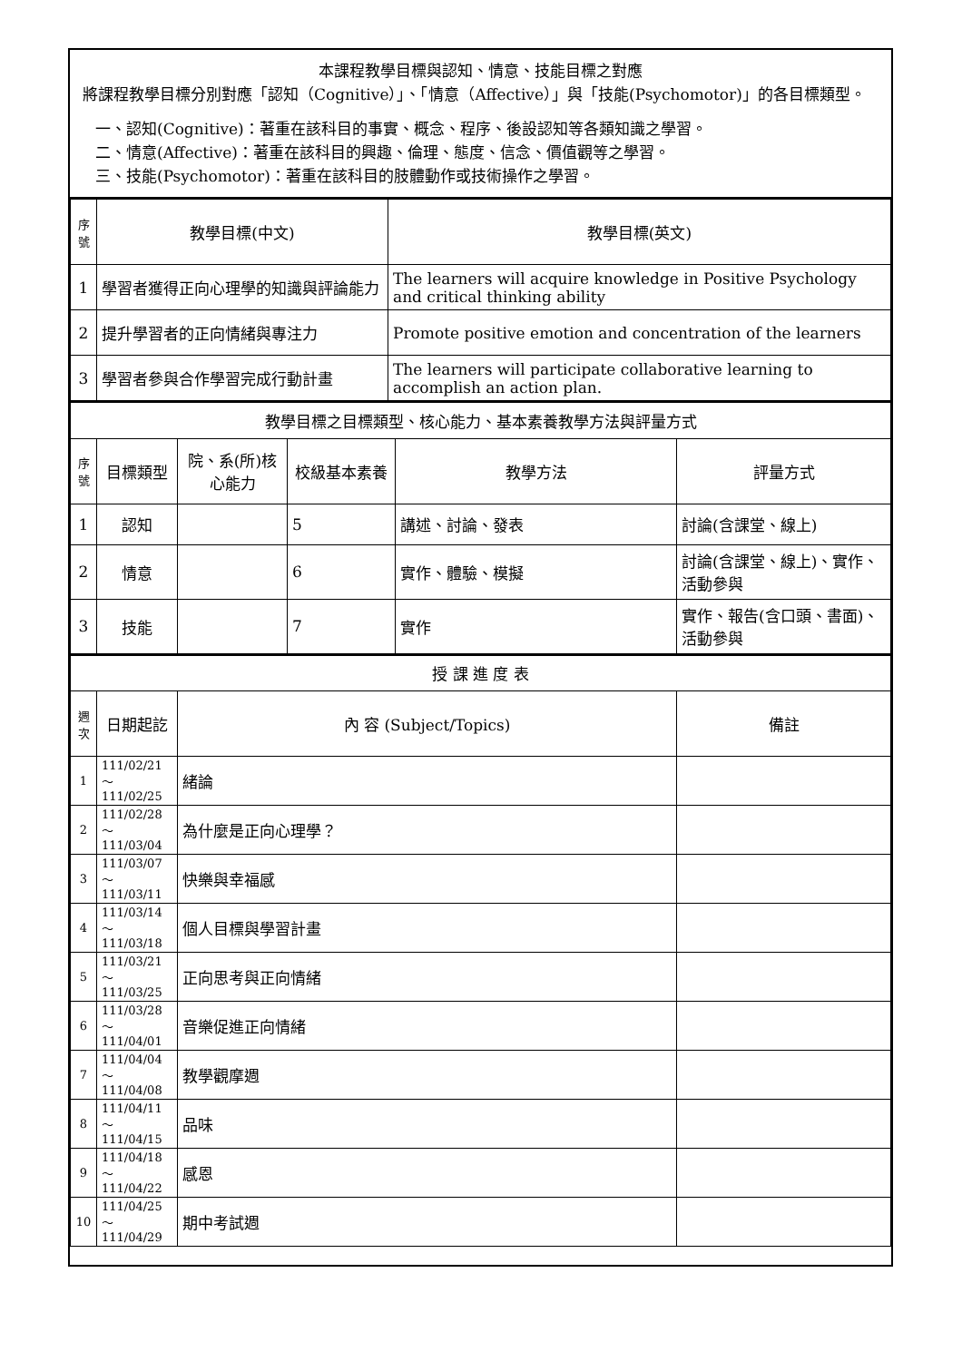本課程教學目標與認知、情意、技能目標之對應
將課程教學目標分別對應「認知（Cognitive）」、「情意（Affective）」與「技能(Psychomotor)」的各目標類型。
一、認知(Cognitive)：著重在該科目的事實、概念、程序、後設認知等各類知識之學習。
二、情意(Affective)：著重在該科目的興趣、倫理、態度、信念、價值觀等之學習。
三、技能(Psychomotor)：著重在該科目的肢體動作或技術操作之學習。
| 序號 | 教學目標(中文) | 教學目標(英文) |
| --- | --- | --- |
| 1 | 學習者獲得正向心理學的知識與評論能力 | The learners will acquire knowledge in Positive Psychology and critical thinking ability |
| 2 | 提升學習者的正向情緒與專注力 | Promote positive emotion and concentration of the learners |
| 3 | 學習者參與合作學習完成行動計畫 | The learners will participate collaborative learning to accomplish an action plan. |
| 教學目標之目標類型、核心能力、基本素養教學方法與評量方式 | | | | | |
| --- | --- | --- | --- | --- | --- |
| 序號 | 目標類型 | 院、系(所)核心能力 | 校級基本素養 | 教學方法 | 評量方式 |
| 1 | 認知 | | 5 | 講述、討論、發表 | 討論(含課堂、線上) |
| 2 | 情意 | | 6 | 實作、體驗、模擬 | 討論(含課堂、線上)、實作、活動參與 |
| 3 | 技能 | | 7 | 實作 | 實作、報告(含口頭、書面)、活動參與 |
| 授 課 進 度 表 | | | |
| --- | --- | --- | --- |
| 週次 | 日期起訖 | 內 容 (Subject/Topics) | 備註 |
| 1 | 111/02/21～111/02/25 | 緒論 | |
| 2 | 111/02/28～111/03/04 | 為什麼是正向心理學？ | |
| 3 | 111/03/07～111/03/11 | 快樂與幸福感 | |
| 4 | 111/03/14～111/03/18 | 個人目標與學習計畫 | |
| 5 | 111/03/21～111/03/25 | 正向思考與正向情緒 | |
| 6 | 111/03/28～111/04/01 | 音樂促進正向情緒 | |
| 7 | 111/04/04～111/04/08 | 教學觀摩週 | |
| 8 | 111/04/11～111/04/15 | 品味 | |
| 9 | 111/04/18～111/04/22 | 感恩 | |
| 10 | 111/04/25～111/04/29 | 期中考試週 | |